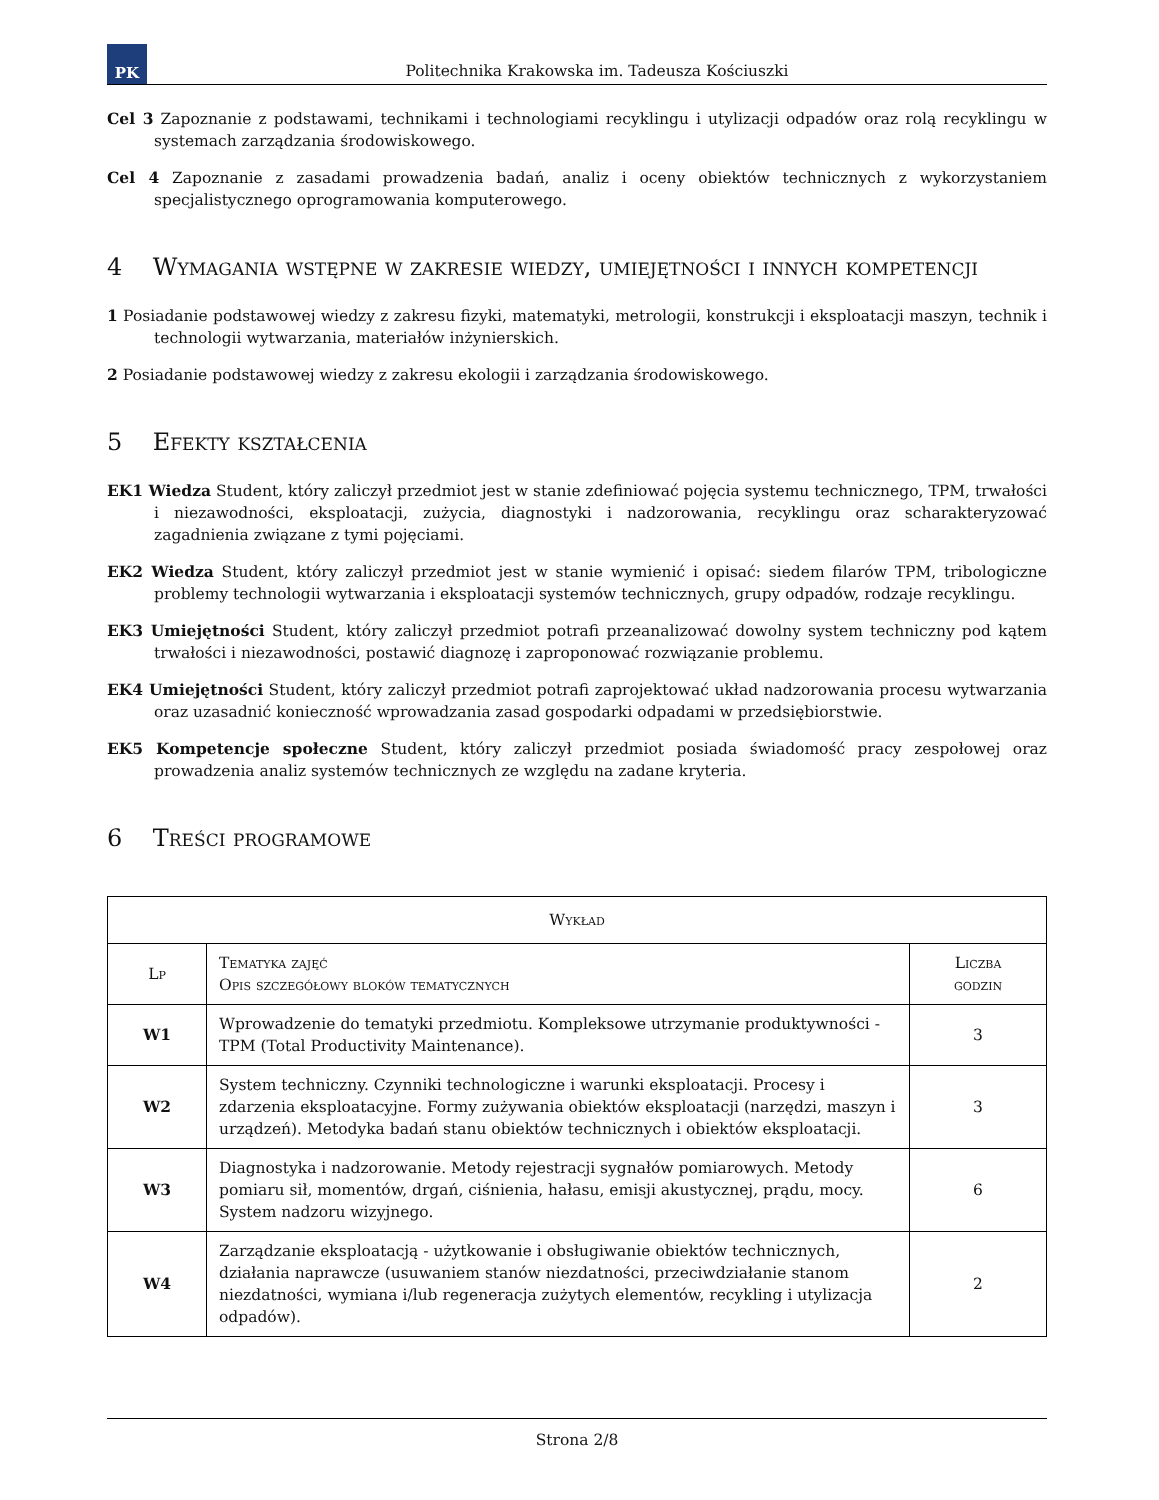PK
Politechnika Krakowska im. Tadeusza Kościuszki
Cel 3 Zapoznanie z podstawami, technikami i technologiami recyklingu i utylizacji odpadów oraz rolą recyklingu w systemach zarządzania środowiskowego.
Cel 4 Zapoznanie z zasadami prowadzenia badań, analiz i oceny obiektów technicznych z wykorzystaniem specjalistycznego oprogramowania komputerowego.
4 Wymagania wstępne w zakresie wiedzy, umiejętności i innych kompetencji
1 Posiadanie podstawowej wiedzy z zakresu fizyki, matematyki, metrologii, konstrukcji i eksploatacji maszyn, technik i technologii wytwarzania, materiałów inżynierskich.
2 Posiadanie podstawowej wiedzy z zakresu ekologii i zarządzania środowiskowego.
5 Efekty kształcenia
EK1 Wiedza Student, który zaliczył przedmiot jest w stanie zdefiniować pojęcia systemu technicznego, TPM, trwałości i niezawodności, eksploatacji, zużycia, diagnostyki i nadzorowania, recyklingu oraz scharakteryzować zagadnienia związane z tymi pojęciami.
EK2 Wiedza Student, który zaliczył przedmiot jest w stanie wymienić i opisać: siedem filarów TPM, tribologiczne problemy technologii wytwarzania i eksploatacji systemów technicznych, grupy odpadów, rodzaje recyklingu.
EK3 Umiejętności Student, który zaliczył przedmiot potrafi przeanalizować dowolny system techniczny pod kątem trwałości i niezawodności, postawić diagnozę i zaproponować rozwiązanie problemu.
EK4 Umiejętności Student, który zaliczył przedmiot potrafi zaprojektować układ nadzorowania procesu wytwarzania oraz uzasadnić konieczność wprowadzania zasad gospodarki odpadami w przedsiębiorstwie.
EK5 Kompetencje społeczne Student, który zaliczył przedmiot posiada świadomość pracy zespołowej oraz prowadzenia analiz systemów technicznych ze względu na zadane kryteria.
6 Treści programowe
| Wykład | | |
| --- | --- | --- |
| Lp | Tematyka zajęć Opis szczegółowy bloków tematycznych | Liczba godzin |
| W1 | Wprowadzenie do tematyki przedmiotu. Kompleksowe utrzymanie produktywności - TPM (Total Productivity Maintenance). | 3 |
| W2 | System techniczny. Czynniki technologiczne i warunki eksploatacji. Procesy i zdarzenia eksploatacyjne. Formy zużywania obiektów eksploatacji (narzędzi, maszyn i urządzeń). Metodyka badań stanu obiektów technicznych i obiektów eksploatacji. | 3 |
| W3 | Diagnostyka i nadzorowanie. Metody rejestracji sygnałów pomiarowych. Metody pomiaru sił, momentów, drgań, ciśnienia, hałasu, emisji akustycznej, prądu, mocy. System nadzoru wizyjnego. | 6 |
| W4 | Zarządzanie eksploatacją - użytkowanie i obsługiwanie obiektów technicznych, działania naprawcze (usuwaniem stanów niezdatności, przeciwdziałanie stanom niezdatności, wymiana i/lub regeneracja zużytych elementów, recykling i utylizacja odpadów). | 2 |
Strona 2/8